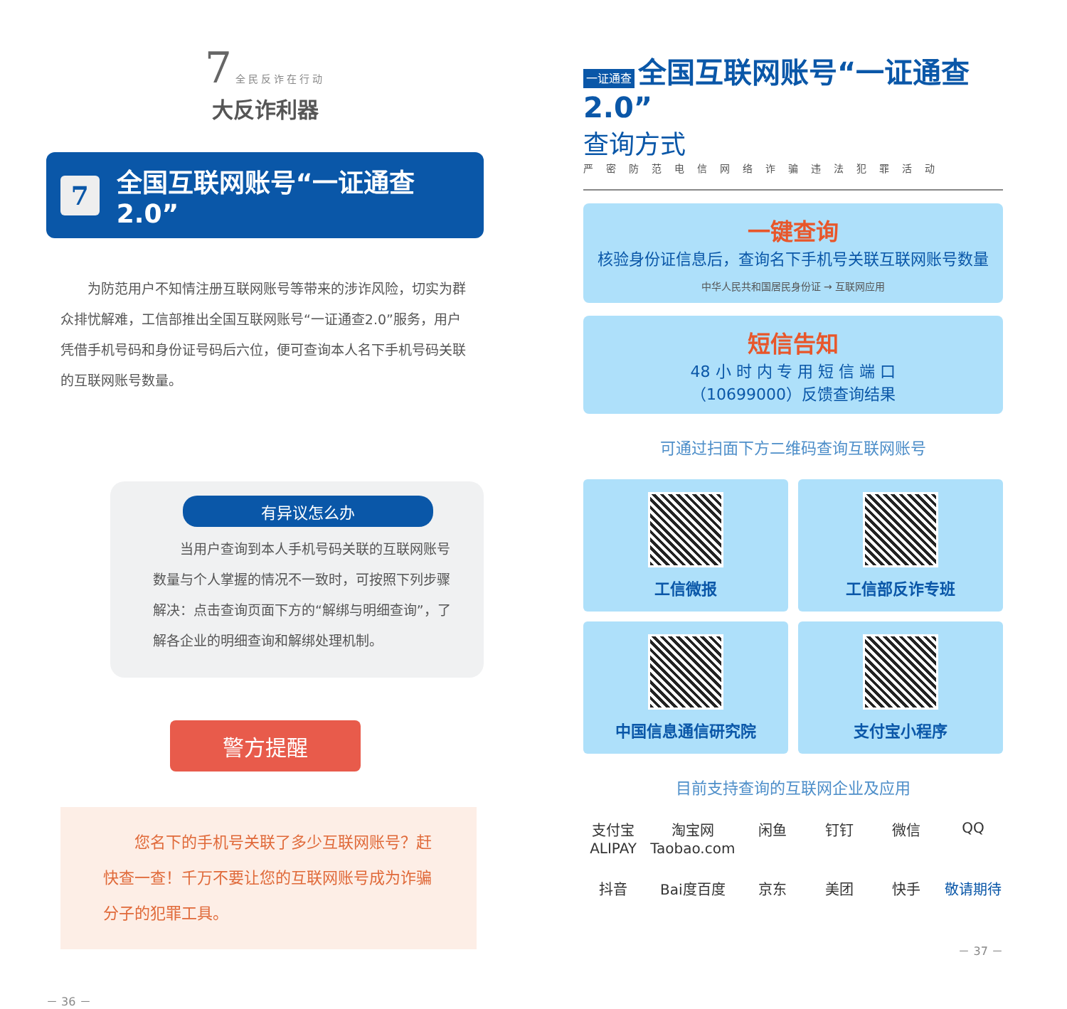7 全民反诈在行动
大反诈利器
7 全国互联网账号“一证通查2.0”
为防范用户不知情注册互联网账号等带来的涉诈风险，切实为群众排忧解难，工信部推出全国互联网账号“一证通查2.0”服务，用户凭借手机号码和身份证号码后六位，便可查询本人名下手机号码关联的互联网账号数量。
有异议怎么办
当用户查询到本人手机号码关联的互联网账号数量与个人掌握的情况不一致时，可按照下列步骤解决：点击查询页面下方的“解绑与明细查询”，了解各企业的明细查询和解绑处理机制。
警方提醒
您名下的手机号关联了多少互联网账号？赶快查一查！千万不要让您的互联网账号成为诈骗分子的犯罪工具。
－ 36 －
一证通查 全国互联网账号“一证通查 2.0”
查询方式
严密防范电信网络诈骗违法犯罪活动
一键查询
核验身份证信息后，查询名下手机号关联互联网账号数量
中华人民共和国居民身份证 → 互联网应用
短信告知
48 小 时 内 专 用 短 信 端 口
（10699000）反馈查询结果
可通过扫面下方二维码查询互联网账号
工信微报
工信部反诈专班
中国信息通信研究院
支付宝小程序
目前支持查询的互联网企业及应用
支付宝 ALIPAY 淘宝网 Taobao.com 闲鱼 钉钉 微信 QQ 抖音 Bai度百度 京东 美团 快手 敬请期待
－ 37 －